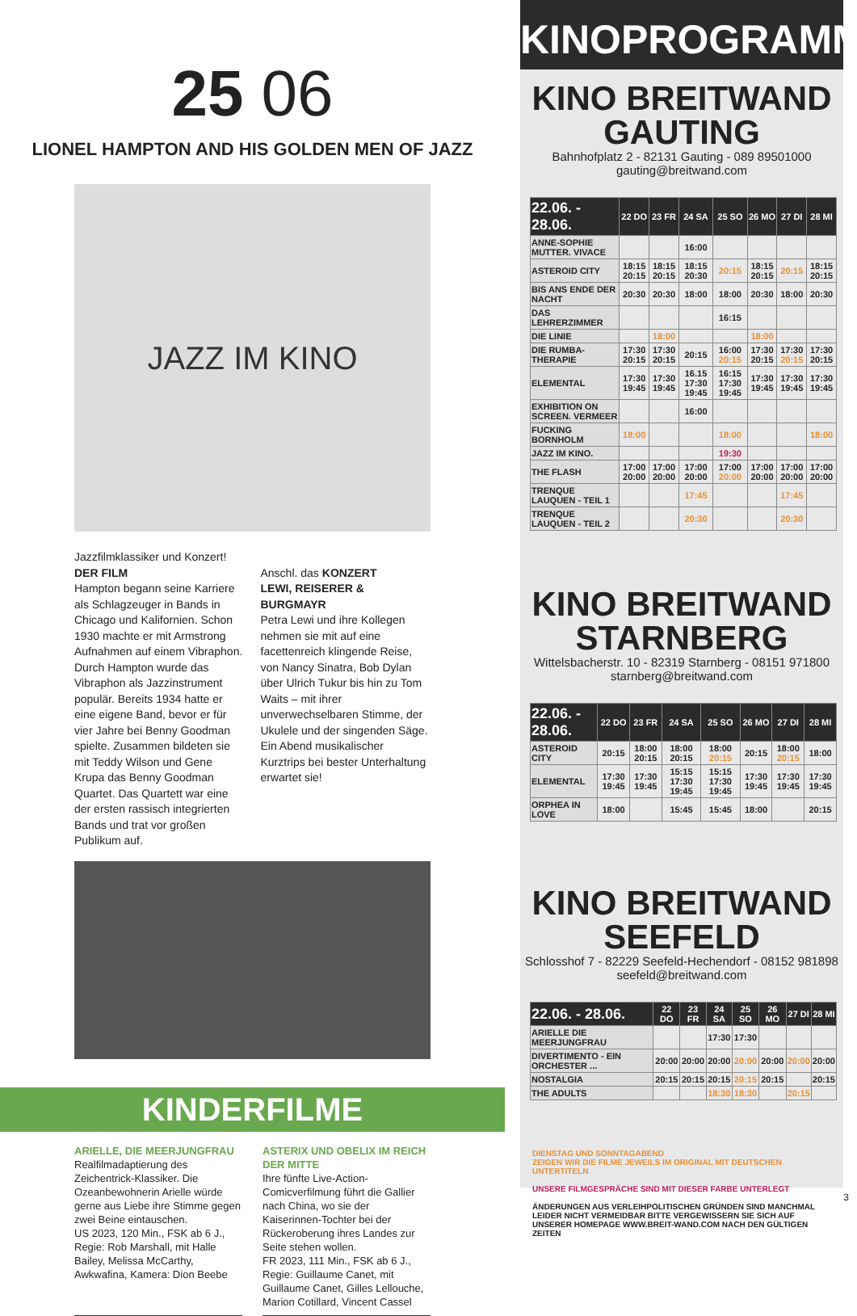25 06
LIONEL HAMPTON AND HIS GOLDEN MEN OF JAZZ
JAZZ IM KINO
Jazzfilmklassiker und Konzert!
DER FILM
Hampton begann seine Karriere als Schlagzeuger in Bands in Chicago und Kalifornien. Schon 1930 machte er mit Armstrong Aufnahmen auf einem Vibraphon. Durch Hampton wurde das Vibraphon als Jazzinstrument populär. Bereits 1934 hatte er eine eigene Band, bevor er für vier Jahre bei Benny Goodman spielte. Zusammen bildeten sie mit Teddy Wilson und Gene Krupa das Benny Goodman Quartet. Das Quartett war eine der ersten rassisch integrierten Bands und trat vor großen Publikum auf.
Anschl. das KONZERT
LEWI, REISERER & BURGMAYR
Petra Lewi und ihre Kollegen nehmen sie mit auf eine facettenreich klingende Reise, von Nancy Sinatra, Bob Dylan über Ulrich Tukur bis hin zu Tom Waits – mit ihrer unverwechselbaren Stimme, der Ukulele und der singenden Säge. Ein Abend musikalischer Kurztrips bei bester Unterhaltung erwartet sie!
KINDERFILME
ARIELLE, DIE MEERJUNGFRAU
Realfilmadaptierung des Zeichentrick-Klassiker. Die Ozeanbewohnerin Arielle würde gerne aus Liebe ihre Stimme gegen zwei Beine eintauschen.
US 2023, 120 Min., FSK ab 6 J., Regie: Rob Marshall, mit Halle Bailey, Melissa McCarthy, Awkwafina, Kamera: Dion Beebe
ASTERIX UND OBELIX IM REICH DER MITTE
Ihre fünfte Live-Action-Comicverfilmung führt die Gallier nach China, wo sie der Kaiserinnen-Tochter bei der Rückeroberung ihres Landes zur Seite stehen wollen.
FR 2023, 111 Min., FSK ab 6 J., Regie: Guillaume Canet, mit Guillaume Canet, Gilles Lellouche, Marion Cotillard, Vincent Cassel
KINOPROGRAMM
KINO BREITWAND
GAUTING
Bahnhofplatz 2 - 82131 Gauting - 089 89501000
gauting@breitwand.com
| 22.06. - 28.06. | 22 DO | 23 FR | 24 SA | 25 SO | 26 MO | 27 DI | 28 MI |
| --- | --- | --- | --- | --- | --- | --- | --- |
| ANNE-SOPHIE MUTTER. VIVACE | | | 16:00 | | | | |
| ASTEROID CITY | 18:15 20:15 | 18:15 20:15 | 18:15 20:30 | 20:15 | 18:15 20:15 | 20:15 | 18:15 20:15 |
| BIS ANS ENDE DER NACHT | 20:30 | 20:30 | 18:00 | 18:00 | 20:30 | 18:00 | 20:30 |
| DAS LEHRERZIMMER | | | | 16:15 | | | |
| DIE LINIE | | 18:00 | | | 18:00 | | |
| DIE RUMBA-THERAPIE | 17:30 20:15 | 17:30 20:15 | 20:15 | 16:00 20:15 | 17:30 20:15 | 17:30 20:15 | 17:30 20:15 |
| ELEMENTAL | 17:30 19:45 | 17:30 19:45 | 16.15 17:30 19:45 | 16:15 17:30 19:45 | 17:30 19:45 | 17:30 19:45 | 17:30 19:45 |
| EXHIBITION ON SCREEN. VERMEER | | | 16:00 | | | | |
| FUCKING BORNHOLM | 18:00 | | | 18:00 | | | 18:00 |
| JAZZ IM KINO. | | | | 19:30 | | | |
| THE FLASH | 17:00 20:00 | 17:00 20:00 | 17:00 20:00 | 17:00 20:00 | 17:00 20:00 | 17:00 20:00 | 17:00 20:00 |
| TRENQUE LAUQUEN - TEIL 1 | | | 17:45 | | | 17:45 | |
| TRENQUE LAUQUEN - TEIL 2 | | | 20:30 | | | 20:30 | |
KINO BREITWAND
STARNBERG
Wittelsbacherstr. 10 - 82319 Starnberg - 08151 971800
starnberg@breitwand.com
| 22.06. - 28.06. | 22 DO | 23 FR | 24 SA | 25 SO | 26 MO | 27 DI | 28 MI |
| --- | --- | --- | --- | --- | --- | --- | --- |
| ASTEROID CITY | 20:15 | 18:00 20:15 | 18:00 20:15 | 18:00 20:15 | 20:15 | 18:00 20:15 | 18:00 |
| ELEMENTAL | 17:30 19:45 | 17:30 19:45 | 15:15 17:30 19:45 | 15:15 17:30 19:45 | 17:30 19:45 | 17:30 19:45 | 17:30 19:45 |
| ORPHEA IN LOVE | 18:00 | | 15:45 | 15:45 | 18:00 | | 20:15 |
KINO BREITWAND
SEEFELD
Schlosshof 7 - 82229 Seefeld-Hechendorf - 08152 981898
seefeld@breitwand.com
| 22.06. - 28.06. | 22 DO | 23 FR | 24 SA | 25 SO | 26 MO | 27 DI | 28 MI |
| --- | --- | --- | --- | --- | --- | --- | --- |
| ARIELLE DIE MEERJUNGFRAU | | | 17:30 | 17:30 | | | |
| DIVERTIMENTO - EIN ORCHESTER ... | 20:00 | 20:00 | 20:00 | 20:00 | 20:00 | 20:00 | 20:00 |
| NOSTALGIA | 20:15 | 20:15 | 20:15 | 20:15 | 20:15 | | 20:15 |
| THE ADULTS | | | 18:30 | 18:30 | | 20:15 | |
DIENSTAG UND SONNTAGABEND
ZEIGEN WIR DIE FILME JEWEILS IM ORIGINAL MIT DEUTSCHEN UNTERTITELN
UNSERE FILMGESPRÄCHE SIND MIT DIESER FARBE UNTERLEGT
ÄNDERUNGEN AUS VERLEIHPOLITISCHEN GRÜNDEN SIND MANCHMAL LEIDER NICHT VERMEIDBAR BITTE VERGEWISSERN SIE SICH AUF UNSERER HOMEPAGE WWW.BREIT-WAND.COM NACH DEN GÜLTIGEN ZEITEN
3